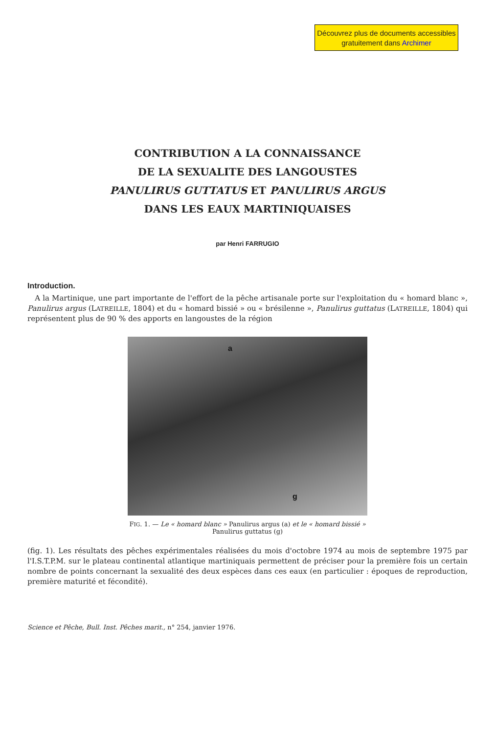Découvrez plus de documents accessibles gratuitement dans Archimer
CONTRIBUTION A LA CONNAISSANCE
DE LA SEXUALITE DES LANGOUSTES
PANULIRUS GUTTATUS ET PANULIRUS ARGUS
DANS LES EAUX MARTINIQUAISES
par Henri FARRUGIO
Introduction.
A la Martinique, une part importante de l'effort de la pêche artisanale porte sur l'exploitation du « homard blanc », Panulirus argus (LATREILLE, 1804) et du « homard bissié » ou « brésilenne », Panulirus guttatus (LATREILLE, 1804) qui représentent plus de 90 % des apports en langoustes de la région
a
g
FIG. 1. — Le « homard blanc » Panulirus argus (a) et le « homard bissié »
Panulirus guttatus (g)
(fig. 1). Les résultats des pêches expérimentales réalisées du mois d'octobre 1974 au mois de septembre 1975 par l'I.S.T.P.M. sur le plateau continental atlantique martiniquais permettent de préciser pour la première fois un certain nombre de points concernant la sexualité des deux espèces dans ces eaux (en particulier : époques de reproduction, première maturité et fécondité).
Science et Pêche, Bull. Inst. Pêches marit., n° 254, janvier 1976.